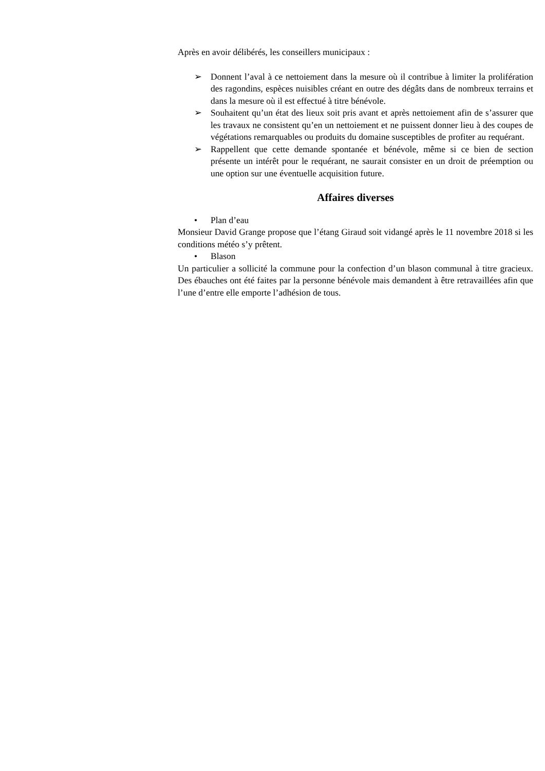Après en avoir délibérés, les conseillers municipaux :
➢ Donnent l’aval à ce nettoiement dans la mesure où il contribue à limiter la prolifération des ragondins, espèces nuisibles créant en outre des dégâts dans de nombreux terrains et dans la mesure où il est effectué à titre bénévole.
➢ Souhaitent qu’un état des lieux soit pris avant et après nettoiement afin de s’assurer que les travaux ne consistent qu’en un nettoiement et ne puissent donner lieu à des coupes de végétations remarquables ou produits du domaine susceptibles de profiter au requérant.
➢ Rappellent que cette demande spontanée et bénévole, même si ce bien de section présente un intérêt pour le requérant, ne saurait consister en un droit de préemption ou une option sur une éventuelle acquisition future.
Affaires diverses
• Plan d’eau
Monsieur David Grange propose que l’étang Giraud soit vidangé après le 11 novembre 2018 si les conditions météo s’y prêtent.
• Blason
Un particulier a sollicité la commune pour la confection d’un blason communal à titre gracieux. Des ébauches ont été faites par la personne bénévole mais demandent à être retravaillées afin que l’une d’entre elle emporte l’adhésion de tous.